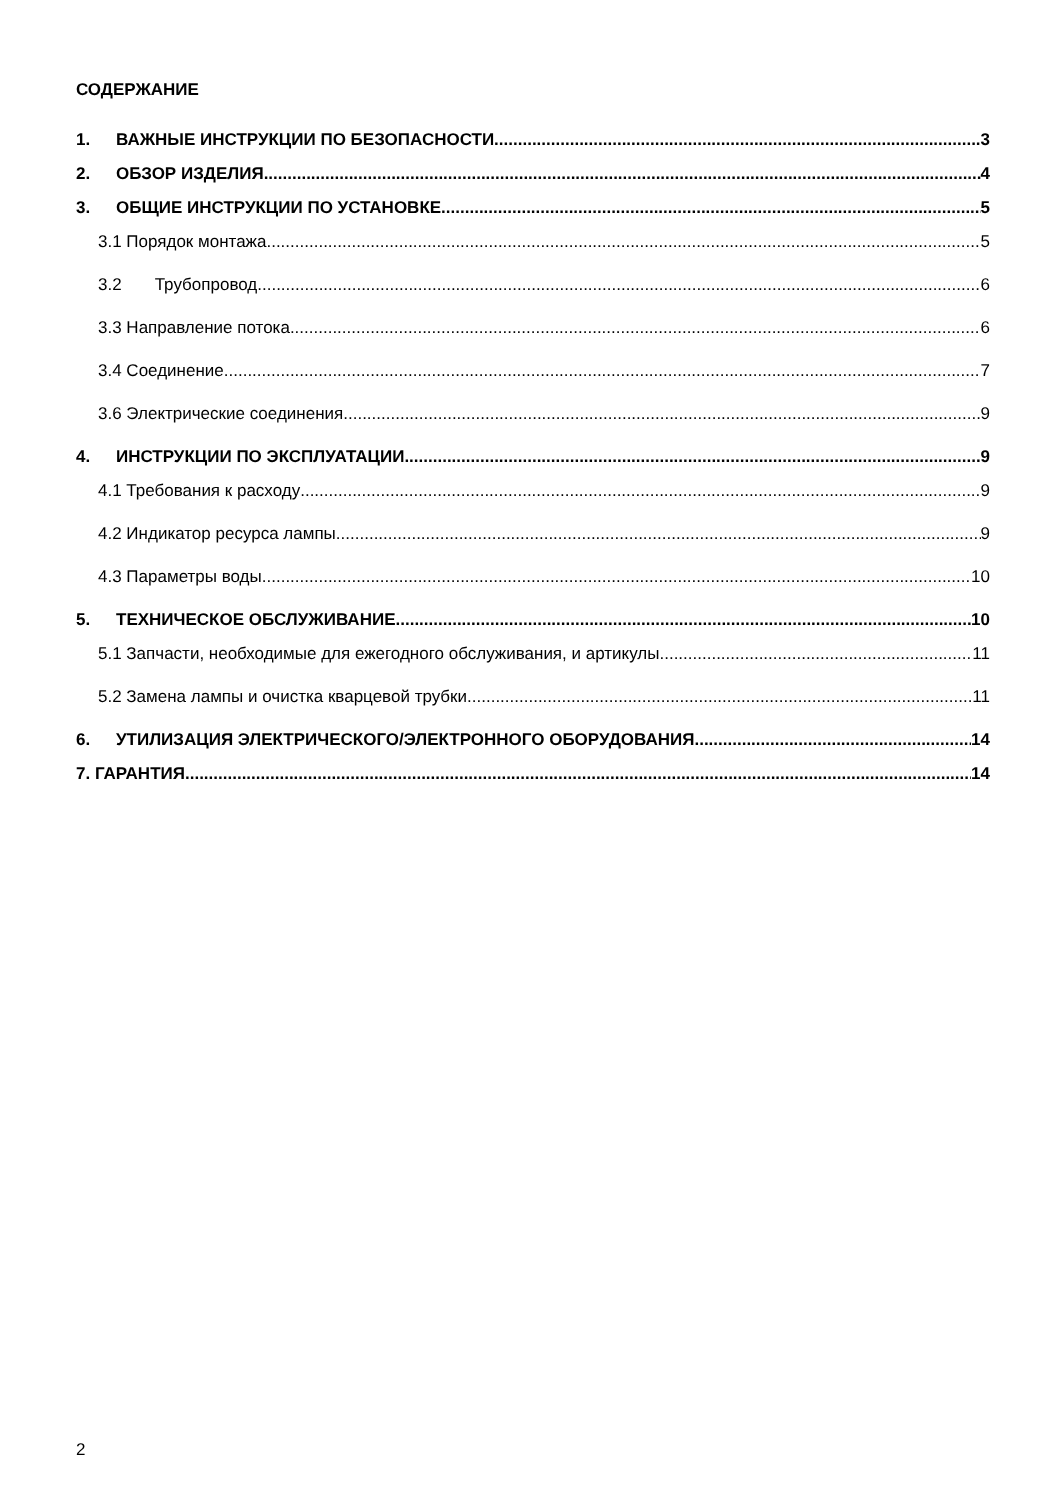СОДЕРЖАНИЕ
1. ВАЖНЫЕ ИНСТРУКЦИИ ПО БЕЗОПАСНОСТИ 3
2. ОБЗОР ИЗДЕЛИЯ 4
3. ОБЩИЕ ИНСТРУКЦИИ ПО УСТАНОВКЕ 5
3.1 Порядок монтажа 5
3.2 Трубопровод 6
3.3 Направление потока 6
3.4 Соединение 7
3.6 Электрические соединения 9
4. ИНСТРУКЦИИ ПО ЭКСПЛУАТАЦИИ 9
4.1 Требования к расходу 9
4.2 Индикатор ресурса лампы 9
4.3 Параметры воды 10
5. ТЕХНИЧЕСКОЕ ОБСЛУЖИВАНИЕ 10
5.1 Запчасти, необходимые для ежегодного обслуживания, и артикулы. 11
5.2 Замена лампы и очистка кварцевой трубки 11
6. УТИЛИЗАЦИЯ ЭЛЕКТРИЧЕСКОГО/ЭЛЕКТРОННОГО ОБОРУДОВАНИЯ 14
7. ГАРАНТИЯ 14
2